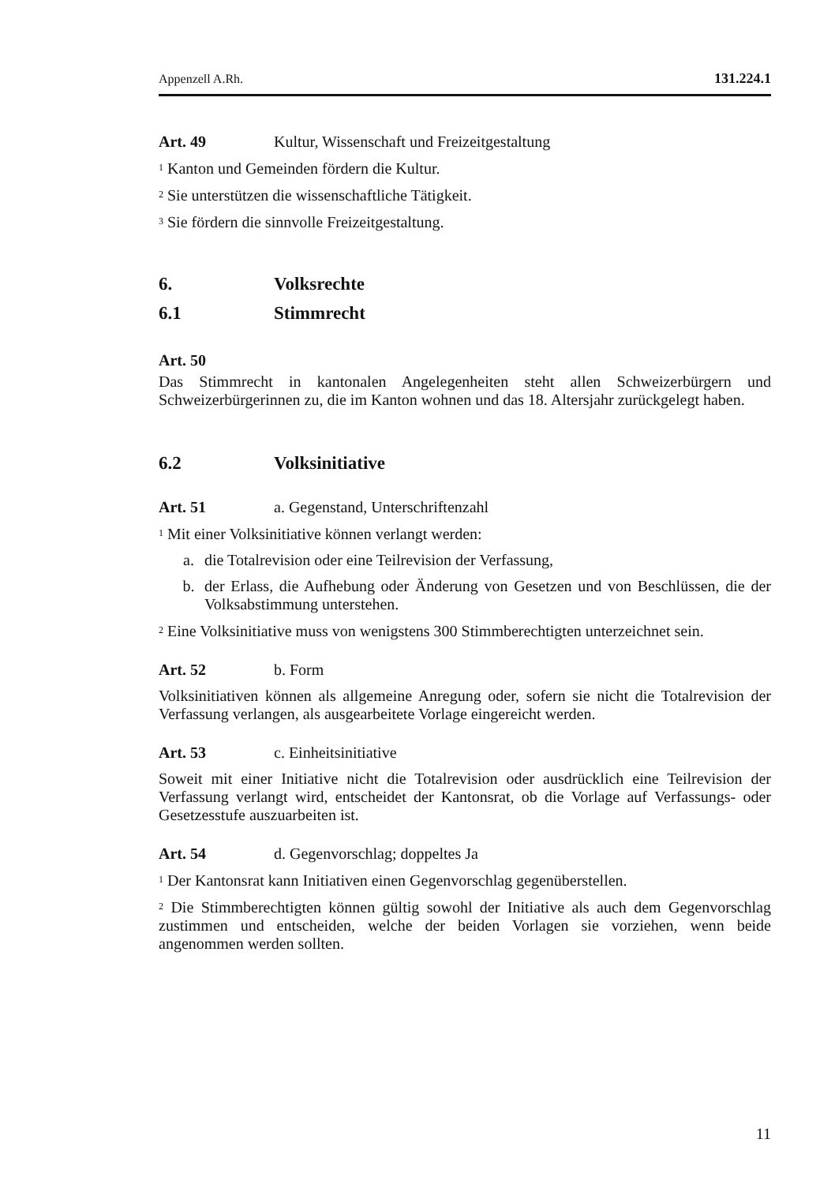Appenzell A.Rh. 131.224.1
Art. 49 Kultur, Wissenschaft und Freizeitgestaltung
<sup>1</sup> Kanton und Gemeinden fördern die Kultur.
<sup>2</sup> Sie unterstützen die wissenschaftliche Tätigkeit.
<sup>3</sup> Sie fördern die sinnvolle Freizeitgestaltung.
6. Volksrechte
6.1 Stimmrecht
Art. 50
Das Stimmrecht in kantonalen Angelegenheiten steht allen Schweizerbürgern und Schweizerbürgerinnen zu, die im Kanton wohnen und das 18. Altersjahr zurückgelegt haben.
6.2 Volksinitiative
Art. 51 a. Gegenstand, Unterschriftenzahl
<sup>1</sup> Mit einer Volksinitiative können verlangt werden:
a. die Totalrevision oder eine Teilrevision der Verfassung,
b. der Erlass, die Aufhebung oder Änderung von Gesetzen und von Beschlüssen, die der Volksabstimmung unterstehen.
<sup>2</sup> Eine Volksinitiative muss von wenigstens 300 Stimmberechtigten unterzeichnet sein.
Art. 52 b. Form
Volksinitiativen können als allgemeine Anregung oder, sofern sie nicht die Totalrevision der Verfassung verlangen, als ausgearbeitete Vorlage eingereicht werden.
Art. 53 c. Einheitsinitiative
Soweit mit einer Initiative nicht die Totalrevision oder ausdrücklich eine Teilrevision der Verfassung verlangt wird, entscheidet der Kantonsrat, ob die Vorlage auf Verfassungs- oder Gesetzesstufe auszuarbeiten ist.
Art. 54 d. Gegenvorschlag; doppeltes Ja
<sup>1</sup> Der Kantonsrat kann Initiativen einen Gegenvorschlag gegenüberstellen.
<sup>2</sup> Die Stimmberechtigten können gültig sowohl der Initiative als auch dem Gegenvorschlag zustimmen und entscheiden, welche der beiden Vorlagen sie vorziehen, wenn beide angenommen werden sollten.
11